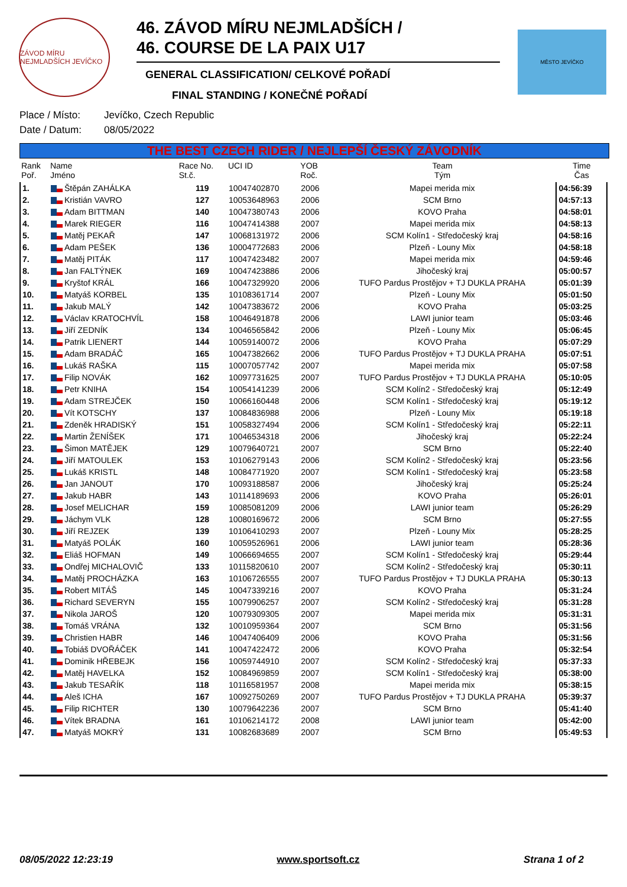ZÁVOD MÍRU NEJMLADŠÍCH JEVÍČKO
46. ZÁVOD MÍRU NEJMLADŠÍCH /
46. COURSE DE LA PAIX U17
GENERAL CLASSIFICATION/ CELKOVÉ POŘADÍ
FINAL STANDING / KONEČNÉ POŘADÍ
MĚSTO JEVÍČKO
Place / Místo: Jevíčko, Czech Republic
Date / Datum: 08/05/2022
THE BEST CZECH RIDER / NEJLEPŠÍ ČESKÝ ZÁVODNÍK
| Rank Poř. | Name Jméno | Race No. St.č. | UCI ID | YOB Roč. | Team Tým | Time Čas |
| --- | --- | --- | --- | --- | --- | --- |
| 1. | Štěpán ZAHÁLKA | 119 | 10047402870 | 2006 | Mapei merida mix | 04:56:39 |
| 2. | Kristián VAVRO | 127 | 10053648963 | 2006 | SCM Brno | 04:57:13 |
| 3. | Adam BITTMAN | 140 | 10047380743 | 2006 | KOVO Praha | 04:58:01 |
| 4. | Marek RIEGER | 116 | 10047414388 | 2007 | Mapei merida mix | 04:58:13 |
| 5. | Matěj PEKAŘ | 147 | 10068131972 | 2006 | SCM Kolín1 - Středočeský kraj | 04:58:16 |
| 6. | Adam PEŠEK | 136 | 10004772683 | 2006 | Plzeň - Louny Mix | 04:58:18 |
| 7. | Matěj PITÁK | 117 | 10047423482 | 2007 | Mapei merida mix | 04:59:46 |
| 8. | Jan FALTÝNEK | 169 | 10047423886 | 2006 | Jihočeský kraj | 05:00:57 |
| 9. | Kryštof KRÁL | 166 | 10047329920 | 2006 | TUFO Pardus Prostějov + TJ DUKLA PRAHA | 05:01:39 |
| 10. | Matyáš KORBEL | 135 | 10108361714 | 2007 | Plzeň - Louny Mix | 05:01:50 |
| 11. | Jakub MALÝ | 142 | 10047383672 | 2006 | KOVO Praha | 05:03:25 |
| 12. | Václav KRATOCHVÍL | 158 | 10046491878 | 2006 | LAWI junior team | 05:03:46 |
| 13. | Jiří ZEDNÍK | 134 | 10046565842 | 2006 | Plzeň - Louny Mix | 05:06:45 |
| 14. | Patrik LIENERT | 144 | 10059140072 | 2006 | KOVO Praha | 05:07:29 |
| 15. | Adam BRADÁČ | 165 | 10047382662 | 2006 | TUFO Pardus Prostějov + TJ DUKLA PRAHA | 05:07:51 |
| 16. | Lukáš RAŠKA | 115 | 10007057742 | 2007 | Mapei merida mix | 05:07:58 |
| 17. | Filip NOVÁK | 162 | 10097731625 | 2007 | TUFO Pardus Prostějov + TJ DUKLA PRAHA | 05:10:05 |
| 18. | Petr KNIHA | 154 | 10054141239 | 2006 | SCM Kolín2 - Středočeský kraj | 05:12:49 |
| 19. | Adam STREJČEK | 150 | 10066160448 | 2006 | SCM Kolín1 - Středočeský kraj | 05:19:12 |
| 20. | Vít KOTSCHY | 137 | 10084836988 | 2006 | Plzeň - Louny Mix | 05:19:18 |
| 21. | Zdeněk HRADISKÝ | 151 | 10058327494 | 2006 | SCM Kolín1 - Středočeský kraj | 05:22:11 |
| 22. | Martin ŽENÍŠEK | 171 | 10046534318 | 2006 | Jihočeský kraj | 05:22:24 |
| 23. | Šimon MATĚJEK | 129 | 10079640721 | 2007 | SCM Brno | 05:22:40 |
| 24. | Jiří MATOULEK | 153 | 10106279143 | 2006 | SCM Kolín2 - Středočeský kraj | 05:23:56 |
| 25. | Lukáš KRISTL | 148 | 10084771920 | 2007 | SCM Kolín1 - Středočeský kraj | 05:23:58 |
| 26. | Jan JANOUT | 170 | 10093188587 | 2006 | Jihočeský kraj | 05:25:24 |
| 27. | Jakub HABR | 143 | 10114189693 | 2006 | KOVO Praha | 05:26:01 |
| 28. | Josef MELICHAR | 159 | 10085081209 | 2006 | LAWI junior team | 05:26:29 |
| 29. | Jáchym VLK | 128 | 10080169672 | 2006 | SCM Brno | 05:27:55 |
| 30. | Jiří REJZEK | 139 | 10106410293 | 2007 | Plzeň - Louny Mix | 05:28:25 |
| 31. | Matyáš POLÁK | 160 | 10059526961 | 2006 | LAWI junior team | 05:28:36 |
| 32. | Eliáš HOFMAN | 149 | 10066694655 | 2007 | SCM Kolín1 - Středočeský kraj | 05:29:44 |
| 33. | Ondřej MICHALOVIČ | 133 | 10115820610 | 2007 | SCM Kolín2 - Středočeský kraj | 05:30:11 |
| 34. | Matěj PROCHÁZKA | 163 | 10106726555 | 2007 | TUFO Pardus Prostějov + TJ DUKLA PRAHA | 05:30:13 |
| 35. | Robert MITÁŠ | 145 | 10047339216 | 2007 | KOVO Praha | 05:31:24 |
| 36. | Richard SEVERYN | 155 | 10079906257 | 2007 | SCM Kolín2 - Středočeský kraj | 05:31:28 |
| 37. | Nikola JAROŠ | 120 | 10079309305 | 2007 | Mapei merida mix | 05:31:31 |
| 38. | Tomáš VRÁNA | 132 | 10010959364 | 2007 | SCM Brno | 05:31:56 |
| 39. | Christien HABR | 146 | 10047406409 | 2006 | KOVO Praha | 05:31:56 |
| 40. | Tobiáš DVOŘÁČEK | 141 | 10047422472 | 2006 | KOVO Praha | 05:32:54 |
| 41. | Dominik HŘEBEJK | 156 | 10059744910 | 2007 | SCM Kolín2 - Středočeský kraj | 05:37:33 |
| 42. | Matěj HAVELKA | 152 | 10084969859 | 2007 | SCM Kolín1 - Středočeský kraj | 05:38:00 |
| 43. | Jakub TESAŘÍK | 118 | 10116581957 | 2008 | Mapei merida mix | 05:38:15 |
| 44. | Aleš ICHA | 167 | 10092750269 | 2007 | TUFO Pardus Prostějov + TJ DUKLA PRAHA | 05:39:37 |
| 45. | Filip RICHTER | 130 | 10079642236 | 2007 | SCM Brno | 05:41:40 |
| 46. | Vítek BRADNA | 161 | 10106214172 | 2008 | LAWI junior team | 05:42:00 |
| 47. | Matyáš MOKRÝ | 131 | 10082683689 | 2007 | SCM Brno | 05:49:53 |
08/05/2022 12:23:19 www.sportsoft.cz Strana 1 of 2